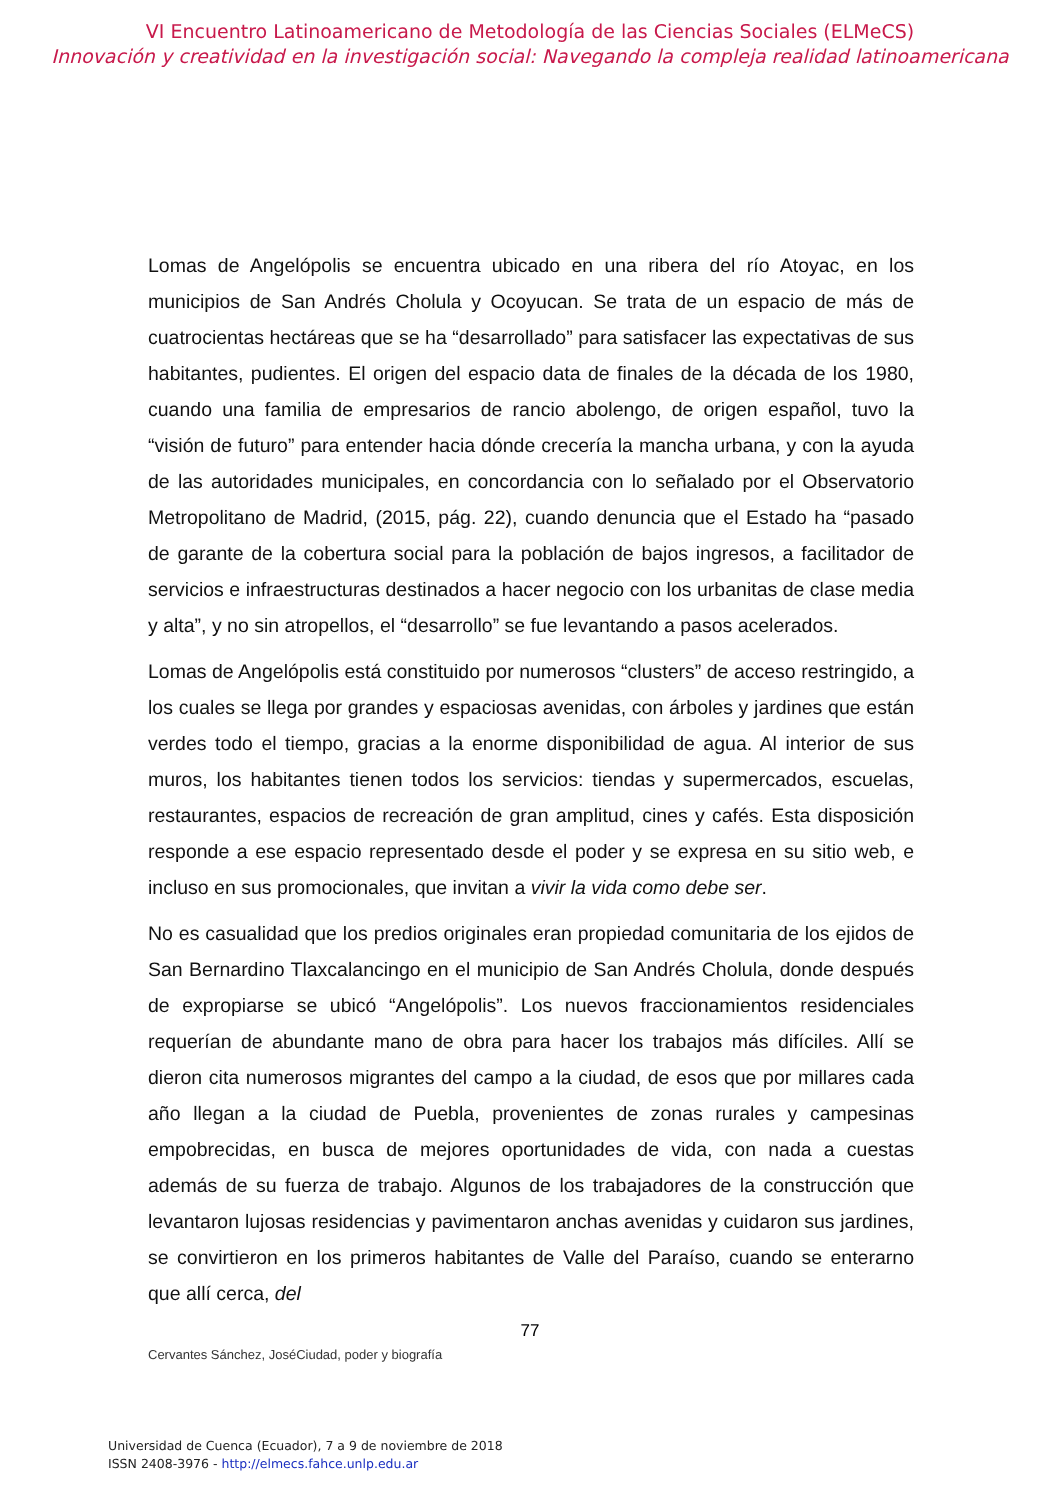VI Encuentro Latinoamericano de Metodología de las Ciencias Sociales (ELMeCS)
Innovación y creatividad en la investigación social: Navegando la compleja realidad latinoamericana
Lomas de Angelópolis se encuentra ubicado en una ribera del río Atoyac, en los municipios de San Andrés Cholula y Ocoyucan. Se trata de un espacio de más de cuatrocientas hectáreas que se ha “desarrollado” para satisfacer las expectativas de sus habitantes, pudientes. El origen del espacio data de finales de la década de los 1980, cuando una familia de empresarios de rancio abolengo, de origen español, tuvo la “visión de futuro” para entender hacia dónde crecería la mancha urbana, y con la ayuda de las autoridades municipales, en concordancia con lo señalado por el Observatorio Metropolitano de Madrid, (2015, pág. 22), cuando denuncia que el Estado ha “pasado de garante de la cobertura social para la población de bajos ingresos, a facilitador de servicios e infraestructuras destinados a hacer negocio con los urbanitas de clase media y alta”, y no sin atropellos, el “desarrollo” se fue levantando a pasos acelerados.
Lomas de Angelópolis está constituido por numerosos “clusters” de acceso restringido, a los cuales se llega por grandes y espaciosas avenidas, con árboles y jardines que están verdes todo el tiempo, gracias a la enorme disponibilidad de agua. Al interior de sus muros, los habitantes tienen todos los servicios: tiendas y supermercados, escuelas, restaurantes, espacios de recreación de gran amplitud, cines y cafés. Esta disposición responde a ese espacio representado desde el poder y se expresa en su sitio web, e incluso en sus promocionales, que invitan a vivir la vida como debe ser.
No es casualidad que los predios originales eran propiedad comunitaria de los ejidos de San Bernardino Tlaxcalancingo en el municipio de San Andrés Cholula, donde después de expropiarse se ubicó “Angelópolis”. Los nuevos fraccionamientos residenciales requerían de abundante mano de obra para hacer los trabajos más difíciles. Allí se dieron cita numerosos migrantes del campo a la ciudad, de esos que por millares cada año llegan a la ciudad de Puebla, provenientes de zonas rurales y campesinas empobrecidas, en busca de mejores oportunidades de vida, con nada a cuestas además de su fuerza de trabajo. Algunos de los trabajadores de la construcción que levantaron lujosas residencias y pavimentaron anchas avenidas y cuidaron sus jardines, se convirtieron en los primeros habitantes de Valle del Paraíso, cuando se enterarno que allí cerca, del
77
Cervantes Sánchez, JoséCiudad, poder y biografía
Universidad de Cuenca (Ecuador), 7 a 9 de noviembre de 2018
ISSN 2408-3976 - http://elmecs.fahce.unlp.edu.ar